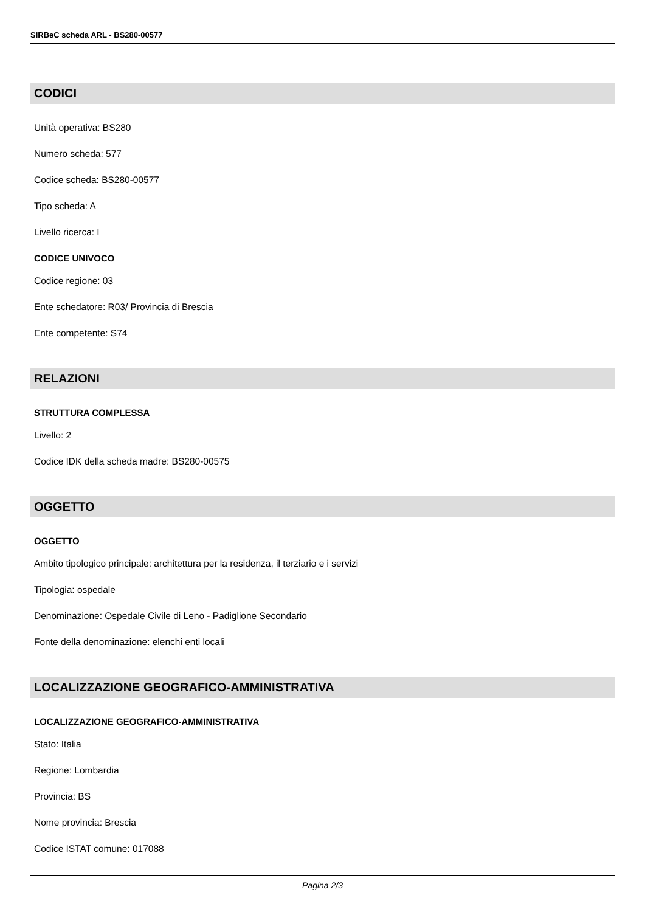SIRBeC scheda ARL - BS280-00577
CODICI
Unità operativa: BS280
Numero scheda: 577
Codice scheda: BS280-00577
Tipo scheda: A
Livello ricerca: I
CODICE UNIVOCO
Codice regione: 03
Ente schedatore: R03/ Provincia di Brescia
Ente competente: S74
RELAZIONI
STRUTTURA COMPLESSA
Livello: 2
Codice IDK della scheda madre: BS280-00575
OGGETTO
OGGETTO
Ambito tipologico principale: architettura per la residenza, il terziario e i servizi
Tipologia: ospedale
Denominazione: Ospedale Civile di Leno - Padiglione Secondario
Fonte della denominazione: elenchi enti locali
LOCALIZZAZIONE GEOGRAFICO-AMMINISTRATIVA
LOCALIZZAZIONE GEOGRAFICO-AMMINISTRATIVA
Stato: Italia
Regione: Lombardia
Provincia: BS
Nome provincia: Brescia
Codice ISTAT comune: 017088
Pagina 2/3